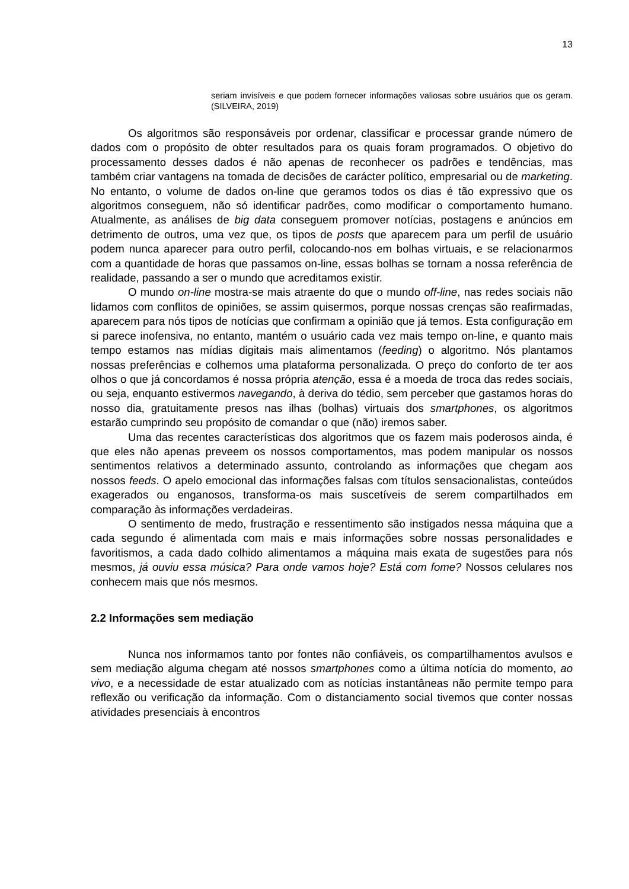13
seriam invisíveis e que podem fornecer informações valiosas sobre usuários que os geram. (SILVEIRA, 2019)
Os algoritmos são responsáveis por ordenar, classificar e processar grande número de dados com o propósito de obter resultados para os quais foram programados. O objetivo do processamento desses dados é não apenas de reconhecer os padrões e tendências, mas também criar vantagens na tomada de decisões de carácter político, empresarial ou de marketing. No entanto, o volume de dados on-line que geramos todos os dias é tão expressivo que os algoritmos conseguem, não só identificar padrões, como modificar o comportamento humano. Atualmente, as análises de big data conseguem promover notícias, postagens e anúncios em detrimento de outros, uma vez que, os tipos de posts que aparecem para um perfil de usuário podem nunca aparecer para outro perfil, colocando-nos em bolhas virtuais, e se relacionarmos com a quantidade de horas que passamos on-line, essas bolhas se tornam a nossa referência de realidade, passando a ser o mundo que acreditamos existir.
O mundo on-line mostra-se mais atraente do que o mundo off-line, nas redes sociais não lidamos com conflitos de opiniões, se assim quisermos, porque nossas crenças são reafirmadas, aparecem para nós tipos de notícias que confirmam a opinião que já temos. Esta configuração em si parece inofensiva, no entanto, mantém o usuário cada vez mais tempo on-line, e quanto mais tempo estamos nas mídias digitais mais alimentamos (feeding) o algoritmo. Nós plantamos nossas preferências e colhemos uma plataforma personalizada. O preço do conforto de ter aos olhos o que já concordamos é nossa própria atenção, essa é a moeda de troca das redes sociais, ou seja, enquanto estivermos navegando, à deriva do tédio, sem perceber que gastamos horas do nosso dia, gratuitamente presos nas ilhas (bolhas) virtuais dos smartphones, os algoritmos estarão cumprindo seu propósito de comandar o que (não) iremos saber.
Uma das recentes características dos algoritmos que os fazem mais poderosos ainda, é que eles não apenas preveem os nossos comportamentos, mas podem manipular os nossos sentimentos relativos a determinado assunto, controlando as informações que chegam aos nossos feeds. O apelo emocional das informações falsas com títulos sensacionalistas, conteúdos exagerados ou enganosos, transforma-os mais suscetíveis de serem compartilhados em comparação às informações verdadeiras.
O sentimento de medo, frustração e ressentimento são instigados nessa máquina que a cada segundo é alimentada com mais e mais informações sobre nossas personalidades e favoritismos, a cada dado colhido alimentamos a máquina mais exata de sugestões para nós mesmos, já ouviu essa música? Para onde vamos hoje? Está com fome? Nossos celulares nos conhecem mais que nós mesmos.
2.2 Informações sem mediação
Nunca nos informamos tanto por fontes não confiáveis, os compartilhamentos avulsos e sem mediação alguma chegam até nossos smartphones como a última notícia do momento, ao vivo, e a necessidade de estar atualizado com as notícias instantâneas não permite tempo para reflexão ou verificação da informação. Com o distanciamento social tivemos que conter nossas atividades presenciais à encontros